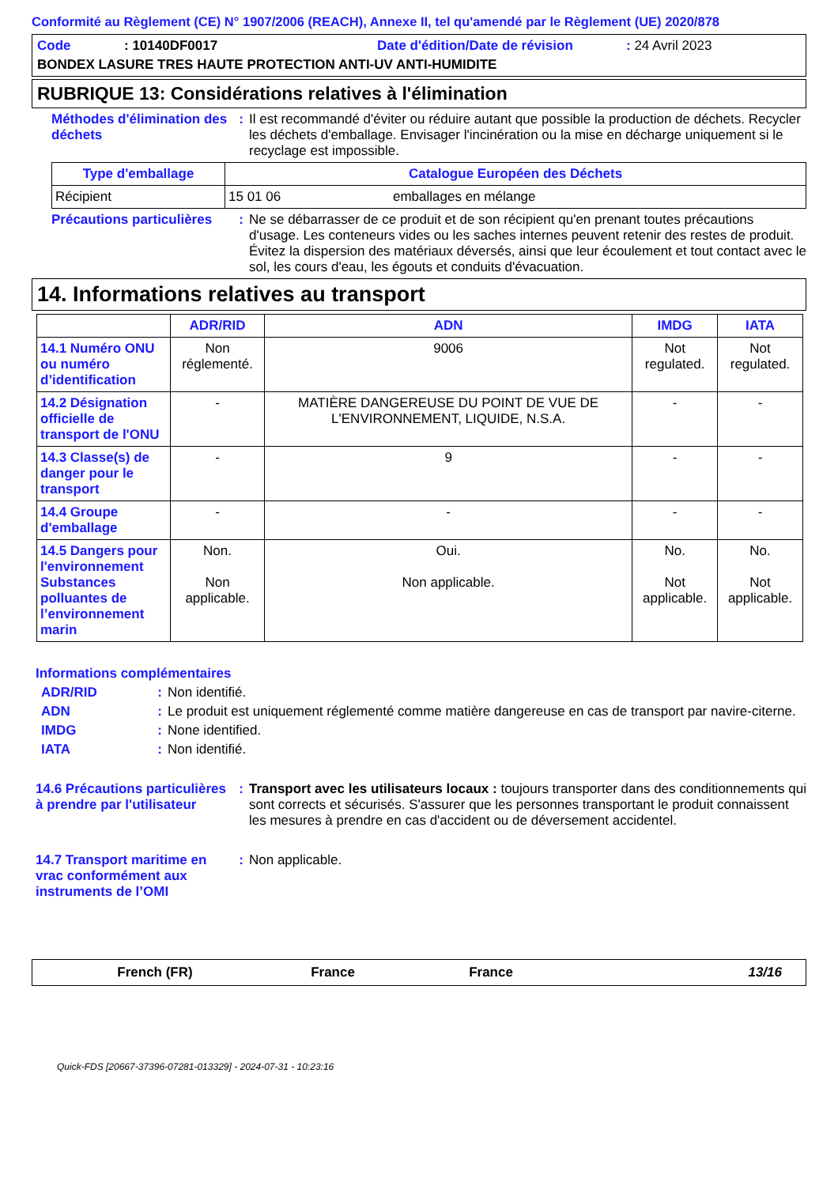Conformité au Règlement (CE) N° 1907/2006 (REACH), Annexe II, tel qu'amendé par le Règlement (UE) 2020/878
Code: 10140DF0017 Date d'édition/Date de révision: 24 Avril 2023
BONDEX LASURE TRES HAUTE PROTECTION ANTI-UV ANTI-HUMIDITE
RUBRIQUE 13: Considérations relatives à l'élimination
Méthodes d'élimination des déchets
: Il est recommandé d'éviter ou réduire autant que possible la production de déchets. Recycler les déchets d'emballage. Envisager l'incinération ou la mise en décharge uniquement si le recyclage est impossible.
| Type d'emballage | Catalogue Européen des Déchets | |
| --- | --- | --- |
| Récipient | 15 01 06 | emballages en mélange |
Précautions particulières
: Ne se débarrasser de ce produit et de son récipient qu'en prenant toutes précautions d'usage. Les conteneurs vides ou les saches internes peuvent retenir des restes de produit. Évitez la dispersion des matériaux déversés, ainsi que leur écoulement et tout contact avec le sol, les cours d'eau, les égouts et conduits d'évacuation.
14. Informations relatives au transport
| | ADR/RID | ADN | IMDG | IATA |
| --- | --- | --- | --- | --- |
| 14.1 Numéro ONU ou numéro d’identification | Non réglementé. | 9006 | Not regulated. | Not regulated. |
| 14.2 Désignation officielle de transport de l'ONU | - | MATIÈRE DANGEREUSE DU POINT DE VUE DE L'ENVIRONNEMENT, LIQUIDE, N.S.A. | - | - |
| 14.3 Classe(s) de danger pour le transport | - | 9 | - | - |
| 14.4 Groupe d'emballage | - | - | - | - |
| 14.5 Dangers pour l'environnement Substances polluantes de l’environnement marin | Non. Non applicable. | Oui. Non applicable. | No. Not applicable. | No. Not applicable. |
Informations complémentaires
ADR/RID : Non identifié.
ADN : Le produit est uniquement réglementé comme matière dangereuse en cas de transport par navire-citerne.
IMDG : None identified.
IATA : Non identifié.
14.6 Précautions particulières à prendre par l'utilisateur
: Transport avec les utilisateurs locaux : toujours transporter dans des conditionnements qui sont corrects et sécurisés. S'assurer que les personnes transportant le produit connaissent les mesures à prendre en cas d'accident ou de déversement accidentel.
14.7 Transport maritime en vrac conformément aux instruments de l’OMI
: Non applicable.
French (FR) France France 13/16
Quick-FDS [20667-37396-07281-013329] - 2024-07-31 - 10:23:16